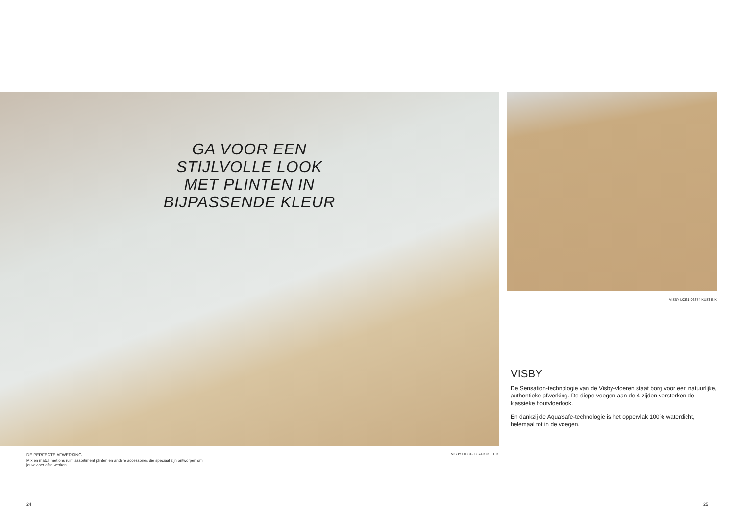GA VOOR EEN
STIJLVOLLE LOOK
MET PLINTEN IN
BIJPASSENDE KLEUR
DE PERFECTE AFWERKING
Mix en match met ons ruim assortiment plinten en andere accessoires die speciaal zijn ontworpen om jouw vloer af te werken.
VISBY L0331-03374 KUST EIK
VISBY L0331-03374 KUST EIK
VISBY
De Sensation-technologie van de Visby-vloeren staat borg voor een natuurlijke, authentieke afwerking. De diepe voegen aan de 4 zijden versterken de klassieke houtvloerlook.
En dankzij de AquaSafe-technologie is het oppervlak 100% waterdicht, helemaal tot in de voegen.
24 25